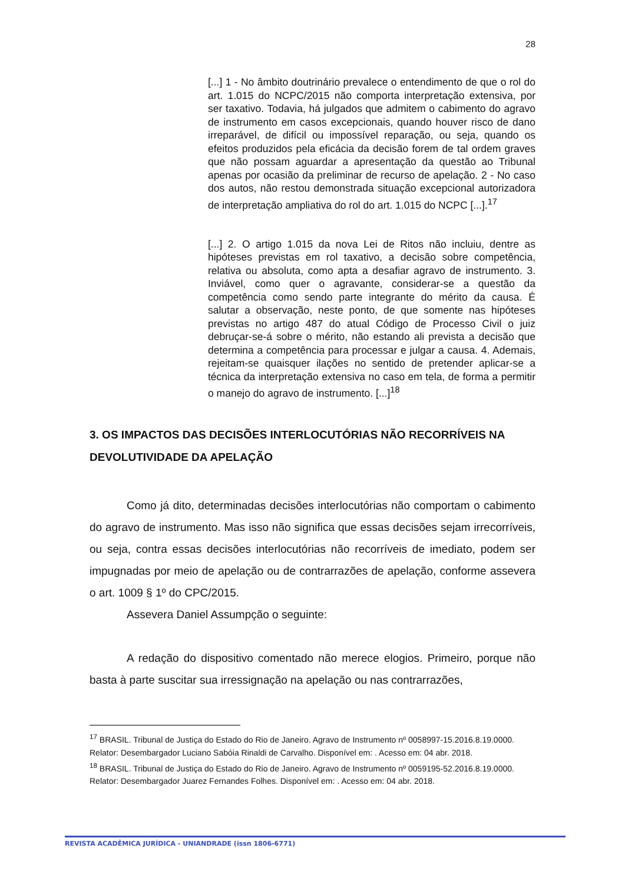28
[...] 1 - No âmbito doutrinário prevalece o entendimento de que o rol do art. 1.015 do NCPC/2015 não comporta interpretação extensiva, por ser taxativo. Todavia, há julgados que admitem o cabimento do agravo de instrumento em casos excepcionais, quando houver risco de dano irreparável, de difícil ou impossível reparação, ou seja, quando os efeitos produzidos pela eficácia da decisão forem de tal ordem graves que não possam aguardar a apresentação da questão ao Tribunal apenas por ocasião da preliminar de recurso de apelação. 2 - No caso dos autos, não restou demonstrada situação excepcional autorizadora de interpretação ampliativa do rol do art. 1.015 do NCPC [...].<sup>17</sup>
[...] 2. O artigo 1.015 da nova Lei de Ritos não incluiu, dentre as hipóteses previstas em rol taxativo, a decisão sobre competência, relativa ou absoluta, como apta a desafiar agravo de instrumento. 3. Inviável, como quer o agravante, considerar-se a questão da competência como sendo parte integrante do mérito da causa. É salutar a observação, neste ponto, de que somente nas hipóteses previstas no artigo 487 do atual Código de Processo Civil o juiz debruçar-se-á sobre o mérito, não estando ali prevista a decisão que determina a competência para processar e julgar a causa. 4. Ademais, rejeitam-se quaisquer ilações no sentido de pretender aplicar-se a técnica da interpretação extensiva no caso em tela, de forma a permitir o manejo do agravo de instrumento. [...]<sup>18</sup>
3. OS IMPACTOS DAS DECISÕES INTERLOCUTÓRIAS NÃO RECORRÍVEIS NA DEVOLUTIVIDADE DA APELAÇÃO
Como já dito, determinadas decisões interlocutórias não comportam o cabimento do agravo de instrumento. Mas isso não significa que essas decisões sejam irrecorríveis, ou seja, contra essas decisões interlocutórias não recorríveis de imediato, podem ser impugnadas por meio de apelação ou de contrarrazões de apelação, conforme assevera o art. 1009 § 1º do CPC/2015.
Assevera Daniel Assumpção o seguinte:
A redação do dispositivo comentado não merece elogios. Primeiro, porque não basta à parte suscitar sua irressignação na apelação ou nas contrarrazões,
<sup>17</sup> BRASIL. Tribunal de Justiça do Estado do Rio de Janeiro. Agravo de Instrumento nº 0058997-15.2016.8.19.0000. Relator: Desembargador Luciano Sabóia Rinaldi de Carvalho. Disponível em: . Acesso em: 04 abr. 2018.
<sup>18</sup> BRASIL. Tribunal de Justiça do Estado do Rio de Janeiro. Agravo de Instrumento nº 0059195-52.2016.8.19.0000. Relator: Desembargador Juarez Fernandes Folhes. Disponível em: . Acesso em: 04 abr. 2018.
REVISTA ACADÊMICA JURÍDICA - UNIANDRADE (issn 1806-6771)